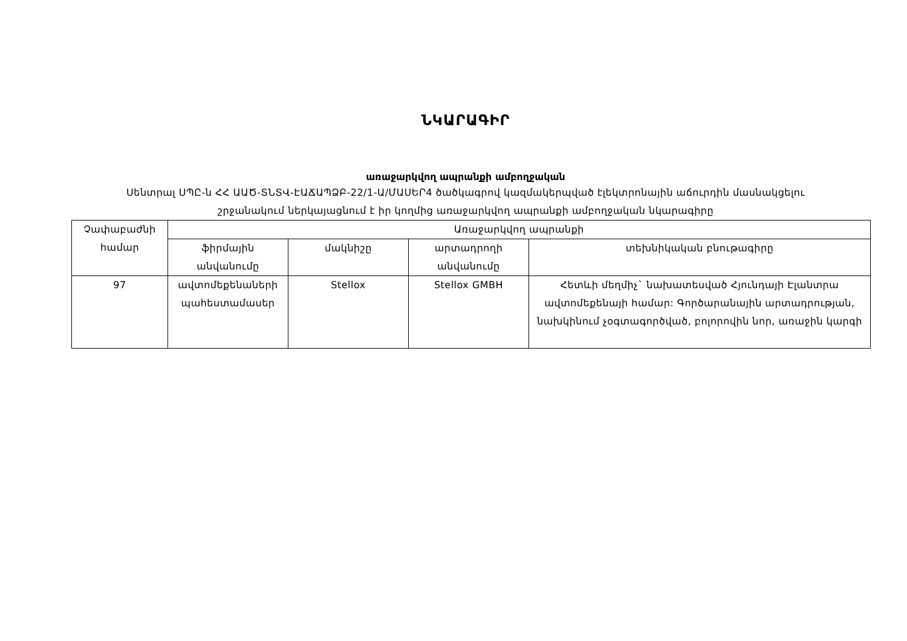ՆԿԱՐԱԳԻՐ
առաջարկվող ապրանքի ամբողջական
Սենտրալ ՍՊԸ-ն ՀՀ ԱԱԾ-ՏՆՏՎ-ԷԱՃԱՊՁԲ-22/1-Ա/ՄԱՍԵՐ4 ծածկագրով կազմակերպված էլեկտրոնային աճուրդին մասնակցելու շրջանակում ներկայացնում է իր կողմից առաջարկվող ապրանքի ամբողջական նկարագիրը
| Չափաբաժնի համար | Առաջարկվող ապրանքի | | | |
| --- | --- | --- | --- | --- |
| | ֆիրմային անվանումը | մակնիշը | արտադրողի անվանումը | տեխնիկական բնութագիրը |
| 97 | ավտոմեքենաների պահեստամասեր | Stellox | Stellox GMBH | Հետևի մեղմիչ` նախատեսված Հյունդայի Էլանտրա ավտոմեքենայի համար: Գործարանային արտադրության, նախկինում չօգտագործված, բոլորովին նոր, առաջին կարգի |